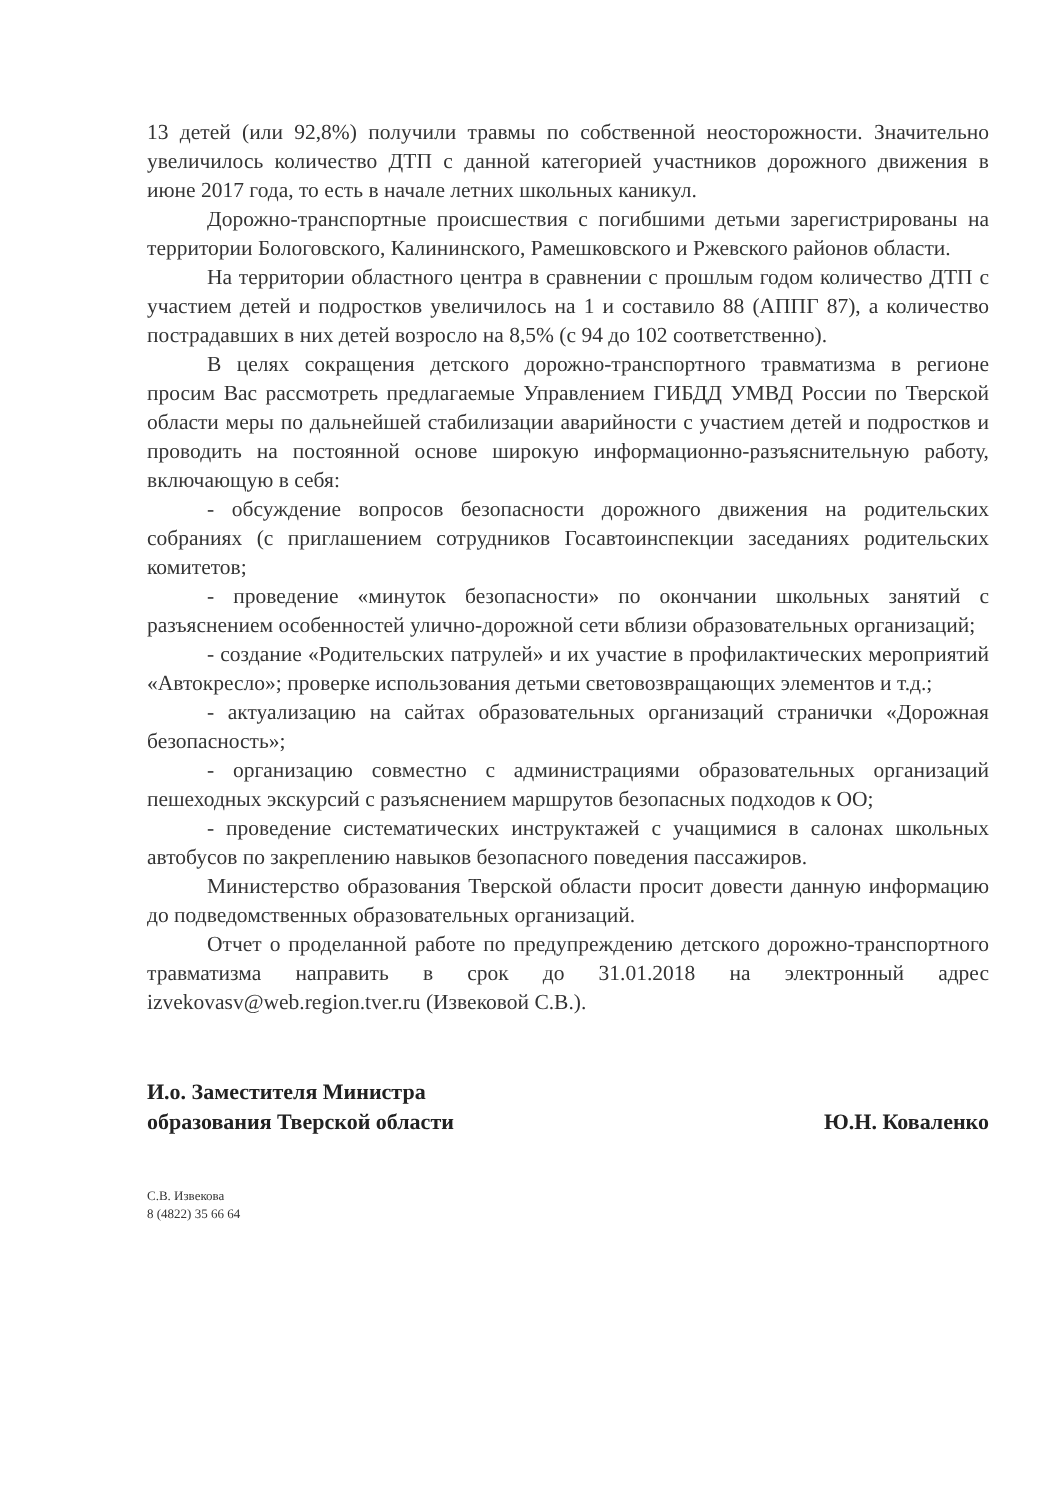13 детей (или 92,8%) получили травмы по собственной неосторожности. Значительно увеличилось количество ДТП с данной категорией участников дорожного движения в июне 2017 года, то есть в начале летних школьных каникул.
Дорожно-транспортные происшествия с погибшими детьми зарегистрированы на территории Бологовского, Калининского, Рамешковского и Ржевского районов области.
На территории областного центра в сравнении с прошлым годом количество ДТП с участием детей и подростков увеличилось на 1 и составило 88 (АППГ 87), а количество пострадавших в них детей возросло на 8,5% (с 94 до 102 соответственно).
В целях сокращения детского дорожно-транспортного травматизма в регионе просим Вас рассмотреть предлагаемые Управлением ГИБДД УМВД России по Тверской области меры по дальнейшей стабилизации аварийности с участием детей и подростков и проводить на постоянной основе широкую информационно-разъяснительную работу, включающую в себя:
- обсуждение вопросов безопасности дорожного движения на родительских собраниях (с приглашением сотрудников Госавтоинспекции заседаниях родительских комитетов;
- проведение «минуток безопасности» по окончании школьных занятий с разъяснением особенностей улично-дорожной сети вблизи образовательных организаций;
- создание «Родительских патрулей» и их участие в профилактических мероприятий «Автокресло»; проверке использования детьми световозвращающих элементов и т.д.;
- актуализацию на сайтах образовательных организаций странички «Дорожная безопасность»;
- организацию совместно с администрациями образовательных организаций пешеходных экскурсий с разъяснением маршрутов безопасных подходов к ОО;
- проведение систематических инструктажей с учащимися в салонах школьных автобусов по закреплению навыков безопасного поведения пассажиров.
Министерство образования Тверской области просит довести данную информацию до подведомственных образовательных организаций.
Отчет о проделанной работе по предупреждению детского дорожно-транспортного травматизма направить в срок до 31.01.2018 на электронный адрес izvekovasv@web.region.tver.ru (Извековой С.В.).
И.о. Заместителя Министра
образования Тверской области
Ю.Н. Коваленко
С.В. Извекова
8 (4822) 35 66 64